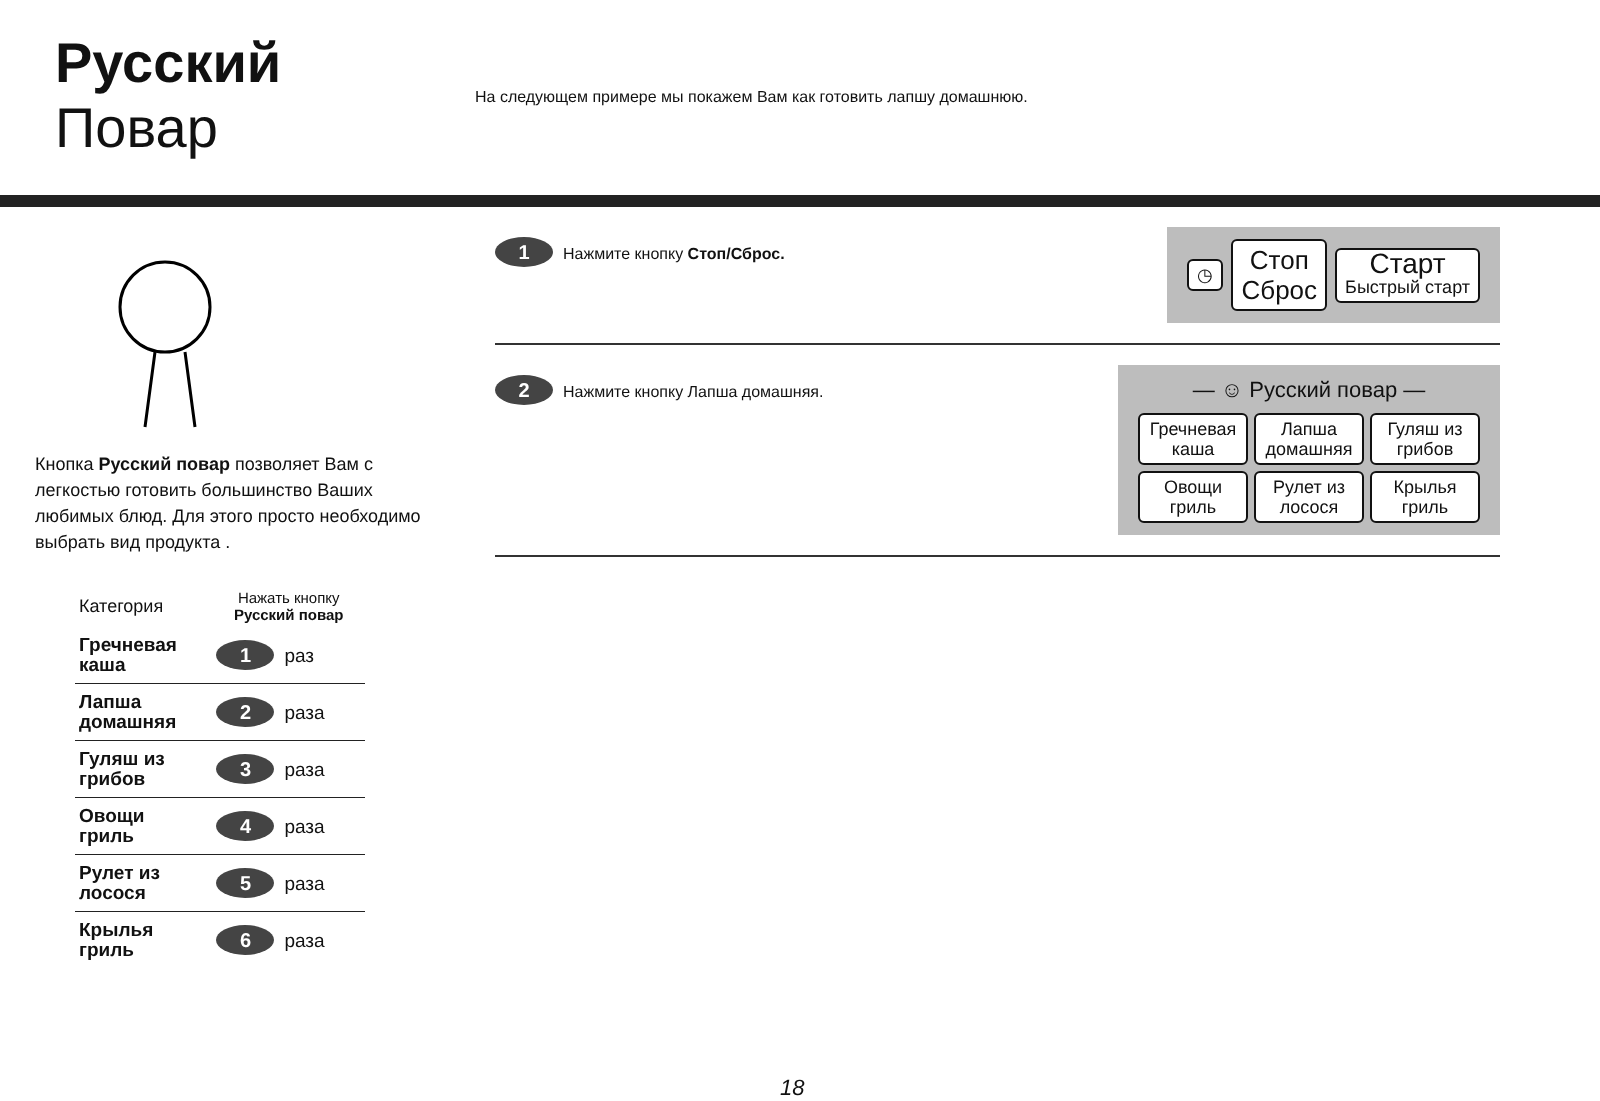Русский
Повар
На следующем примере мы покажем Вам как готовить лапшу домашнюю.
Кнопка Русский повар позволяет Вам с легкостью готовить большинство Ваших любимых блюд. Для этого просто необходимо выбрать вид продукта .
| Категория | Нажать кнопку Русский повар |
| --- | --- |
| Гречневая каша | 1 раз |
| Лапша домашняя | 2 раза |
| Гуляш из грибов | 3 раза |
| Овощи гриль | 4 раза |
| Рулет из лосося | 5 раза |
| Крылья гриль | 6 раза |
1 Нажмите кнопку Стоп/Сброс.
◷
Стоп
Сброс
Старт
Быстрый старт
2 Нажмите кнопку Лапша домашняя.
— ☺ Русский повар —
Гречневая каша
Лапша домашняя
Гуляш из грибов
Овощи гриль
Рулет из лосося
Крылья гриль
18